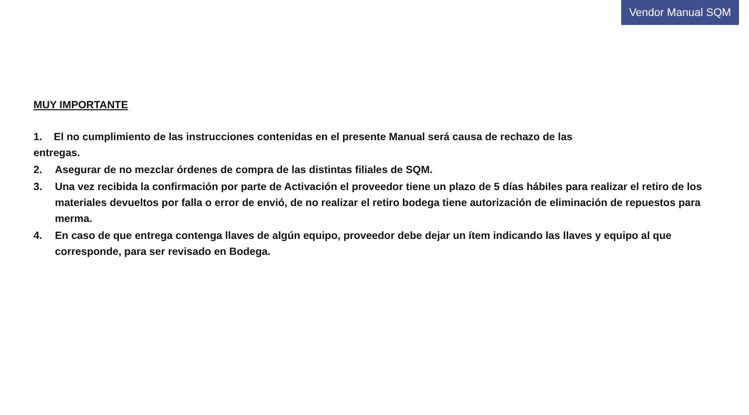Vendor Manual SQM
MUY IMPORTANTE
1. El no cumplimiento de las instrucciones contenidas en el presente Manual será causa de rechazo de las
entregas.
2. Asegurar de no mezclar órdenes de compra de las distintas filiales de SQM.
3. Una vez recibida la confirmación por parte de Activación el proveedor tiene un plazo de 5 días hábiles para realizar el retiro de los materiales devueltos por falla o error de envió, de no realizar el retiro bodega tiene autorización de eliminación de repuestos para merma.
4. En caso de que entrega contenga llaves de algún equipo, proveedor debe dejar un ítem indicando las llaves y equipo al que corresponde, para ser revisado en Bodega.